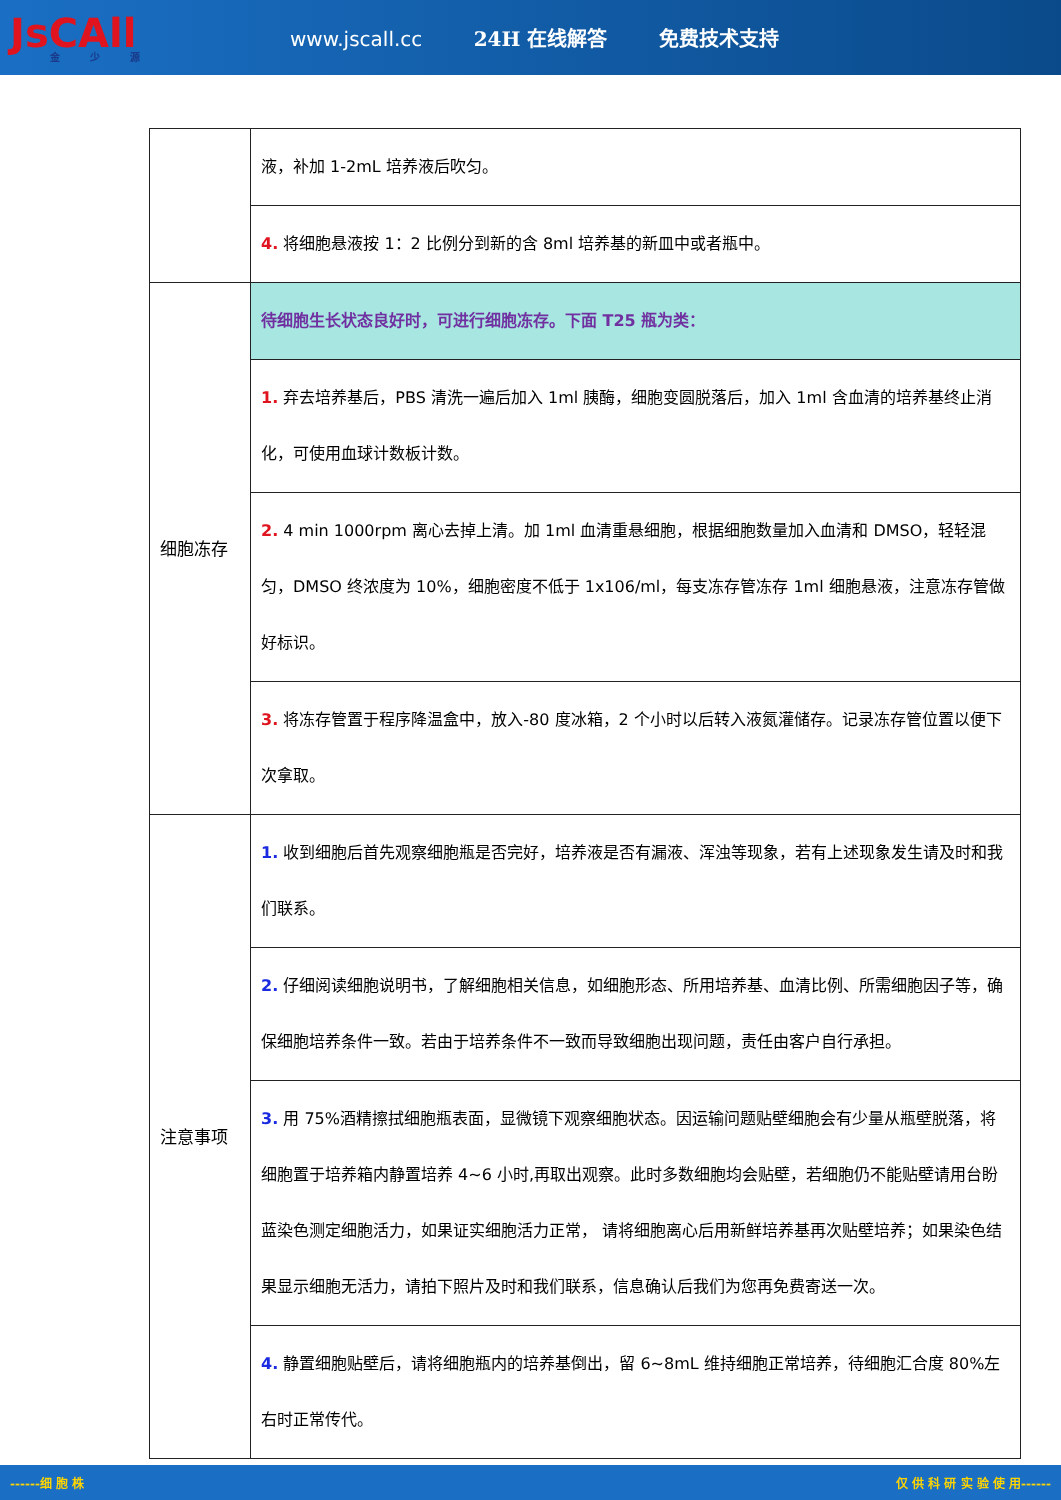JsCAll
金少源
www.jscall.cc 24H 在线解答 免费技术支持
| | 液，补加 1-2mL 培养液后吹匀。 |
| | 4. 将细胞悬液按 1：2 比例分到新的含 8ml 培养基的新皿中或者瓶中。 |
| 细胞冻存 | 待细胞生长状态良好时，可进行细胞冻存。下面 T25 瓶为类： |
| | 1. 弃去培养基后，PBS 清洗一遍后加入 1ml 胰酶，细胞变圆脱落后，加入 1ml 含血清的培养基终止消化，可使用血球计数板计数。 |
| | 2. 4 min 1000rpm 离心去掉上清。加 1ml 血清重悬细胞，根据细胞数量加入血清和 DMSO，轻轻混匀，DMSO 终浓度为 10%，细胞密度不低于 1x106/ml，每支冻存管冻存 1ml 细胞悬液，注意冻存管做好标识。 |
| | 3. 将冻存管置于程序降温盒中，放入-80 度冰箱，2 个小时以后转入液氮灌储存。记录冻存管位置以便下次拿取。 |
| 注意事项 | 1. 收到细胞后首先观察细胞瓶是否完好，培养液是否有漏液、浑浊等现象，若有上述现象发生请及时和我们联系。 |
| | 2. 仔细阅读细胞说明书，了解细胞相关信息，如细胞形态、所用培养基、血清比例、所需细胞因子等，确保细胞培养条件一致。若由于培养条件不一致而导致细胞出现问题，责任由客户自行承担。 |
| | 3. 用 75%酒精擦拭细胞瓶表面，显微镜下观察细胞状态。因运输问题贴壁细胞会有少量从瓶壁脱落，将细胞置于培养箱内静置培养 4~6 小时,再取出观察。此时多数细胞均会贴壁，若细胞仍不能贴壁请用台盼蓝染色测定细胞活力，如果证实细胞活力正常， 请将细胞离心后用新鲜培养基再次贴壁培养；如果染色结果显示细胞无活力，请拍下照片及时和我们联系，信息确认后我们为您再免费寄送一次。 |
| | 4. 静置细胞贴壁后，请将细胞瓶内的培养基倒出，留 6~8mL 维持细胞正常培养，待细胞汇合度 80%左右时正常传代。 |
------细 胞 株 仅 供 科 研 实 验 使 用------